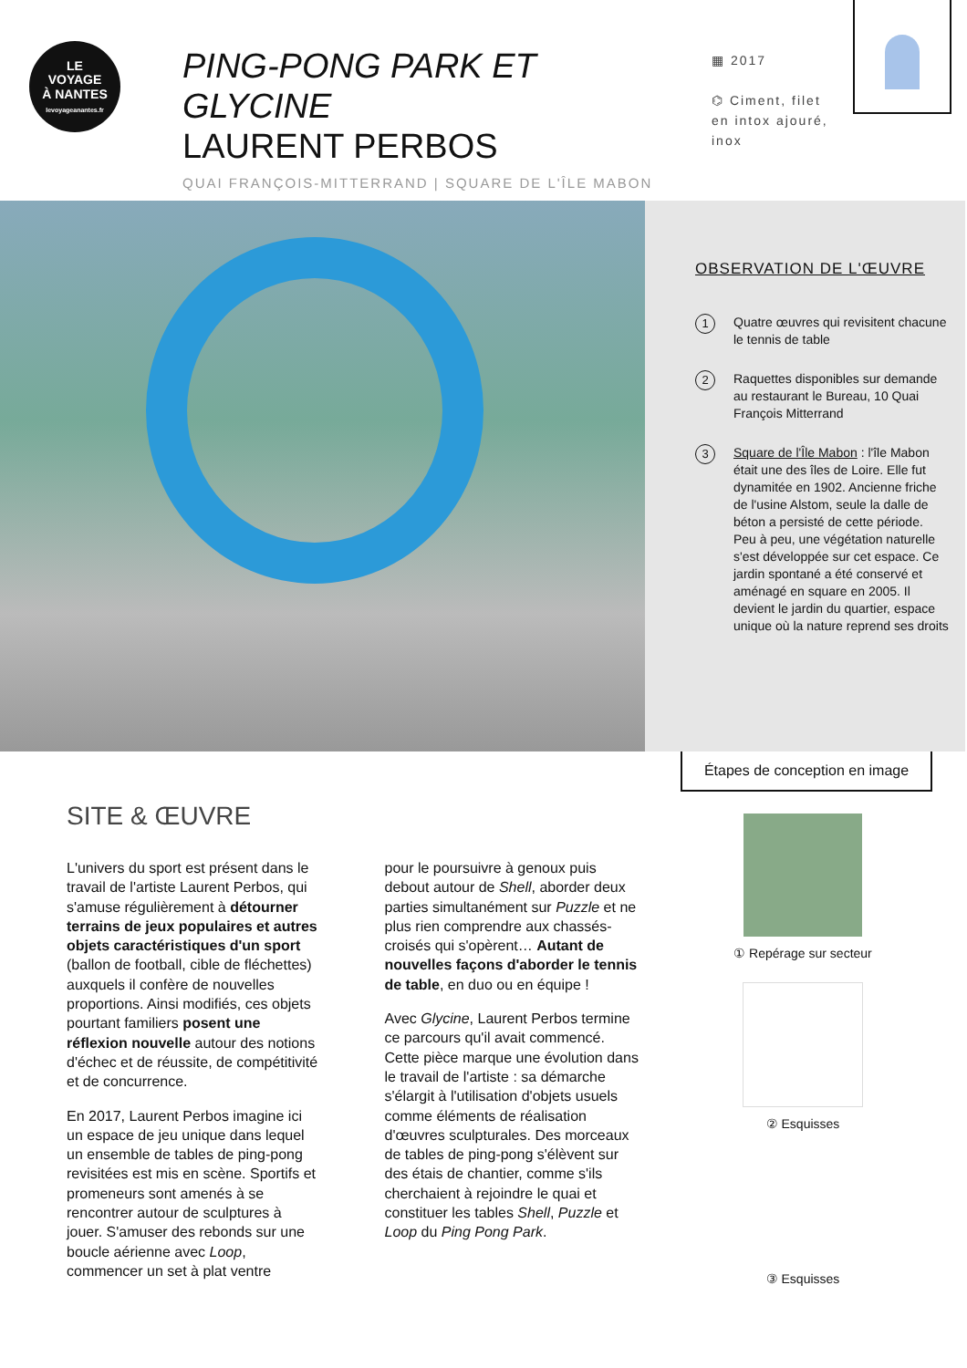LE
VOYAGE
À NANTES
levoyageanantes.fr
PING-PONG PARK ET GLYCINE
LAURENT PERBOS
QUAI FRANÇOIS-MITTERRAND | SQUARE DE L'ÎLE MABON
▦ 2017
⌬ Ciment, filet en intox ajouré, inox
OBSERVATION DE L'ŒUVRE
1 Quatre œuvres qui revisitent chacune le tennis de table
2 Raquettes disponibles sur demande au restaurant le Bureau, 10 Quai François Mitterrand
3 Square de l'Île Mabon : l'île Mabon était une des îles de Loire. Elle fut dynamitée en 1902. Ancienne friche de l'usine Alstom, seule la dalle de béton a persisté de cette période. Peu à peu, une végétation naturelle s'est développée sur cet espace. Ce jardin spontané a été conservé et aménagé en square en 2005. Il devient le jardin du quartier, espace unique où la nature reprend ses droits
SITE & ŒUVRE
L'univers du sport est présent dans le travail de l'artiste Laurent Perbos, qui s'amuse régulièrement à détourner terrains de jeux populaires et autres objets caractéristiques d'un sport (ballon de football, cible de fléchettes) auxquels il confère de nouvelles proportions. Ainsi modifiés, ces objets pourtant familiers posent une réflexion nouvelle autour des notions d'échec et de réussite, de compétitivité et de concurrence.
En 2017, Laurent Perbos imagine ici un espace de jeu unique dans lequel un ensemble de tables de ping-pong revisitées est mis en scène. Sportifs et promeneurs sont amenés à se rencontrer autour de sculptures à jouer. S'amuser des rebonds sur une boucle aérienne avec Loop, commencer un set à plat ventre
pour le poursuivre à genoux puis debout autour de Shell, aborder deux parties simultanément sur Puzzle et ne plus rien comprendre aux chassés-croisés qui s'opèrent… Autant de nouvelles façons d'aborder le tennis de table, en duo ou en équipe !
Avec Glycine, Laurent Perbos termine ce parcours qu'il avait commencé. Cette pièce marque une évolution dans le travail de l'artiste : sa démarche s'élargit à l'utilisation d'objets usuels comme éléments de réalisation d'œuvres sculpturales. Des morceaux de tables de ping-pong s'élèvent sur des étais de chantier, comme s'ils cherchaient à rejoindre le quai et constituer les tables Shell, Puzzle et Loop du Ping Pong Park.
Étapes de conception en image
① Repérage sur secteur
② Esquisses
③ Esquisses